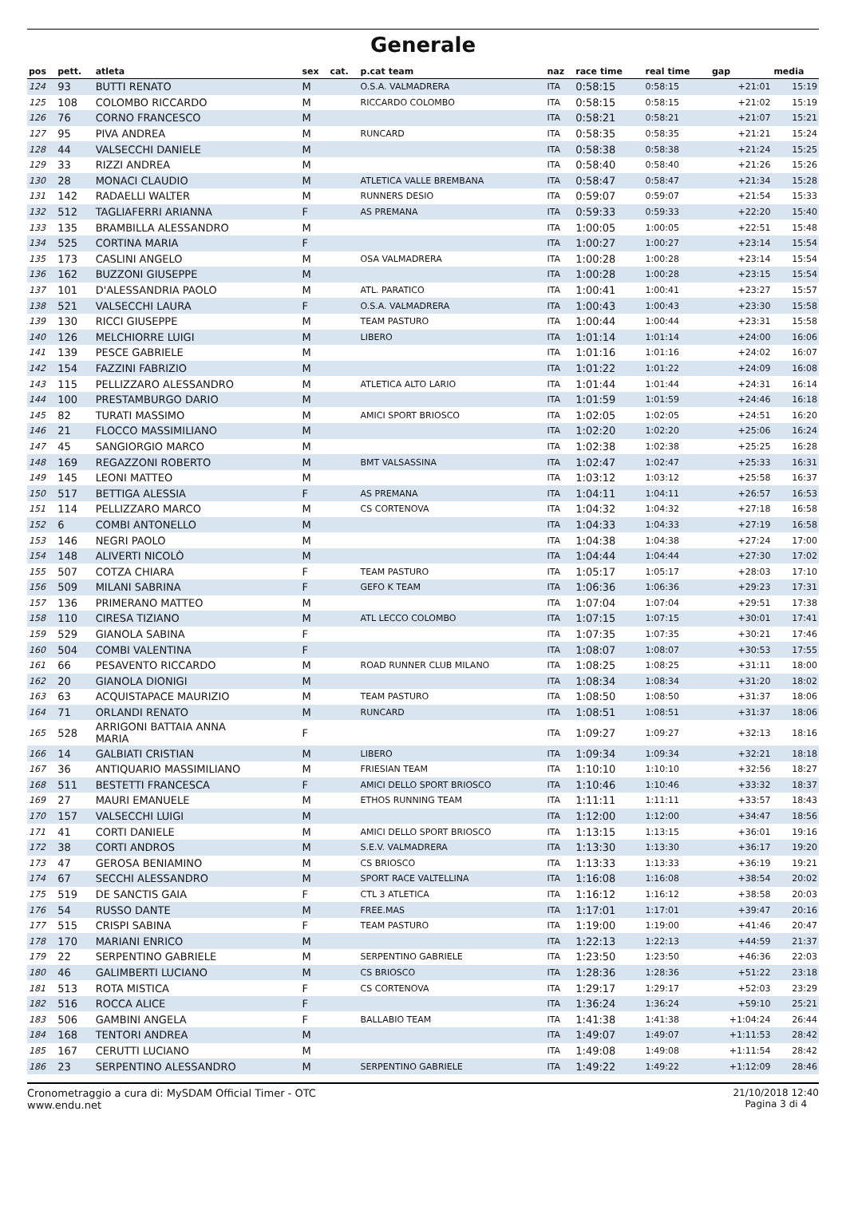Generale
| pos | pett. | atleta | sex | cat. | p.cat team | naz | race time | real time | gap | media |
| --- | --- | --- | --- | --- | --- | --- | --- | --- | --- | --- |
| 124 | 93 | BUTTI RENATO | M | | O.S.A. VALMADRERA | ITA | 0:58:15 | 0:58:15 | +21:01 | 15:19 |
| 125 | 108 | COLOMBO RICCARDO | M | | RICCARDO COLOMBO | ITA | 0:58:15 | 0:58:15 | +21:02 | 15:19 |
| 126 | 76 | CORNO FRANCESCO | M | | | ITA | 0:58:21 | 0:58:21 | +21:07 | 15:21 |
| 127 | 95 | PIVA ANDREA | M | | RUNCARD | ITA | 0:58:35 | 0:58:35 | +21:21 | 15:24 |
| 128 | 44 | VALSECCHI DANIELE | M | | | ITA | 0:58:38 | 0:58:38 | +21:24 | 15:25 |
| 129 | 33 | RIZZI ANDREA | M | | | ITA | 0:58:40 | 0:58:40 | +21:26 | 15:26 |
| 130 | 28 | MONACI CLAUDIO | M | | ATLETICA VALLE BREMBANA | ITA | 0:58:47 | 0:58:47 | +21:34 | 15:28 |
| 131 | 142 | RADAELLI WALTER | M | | RUNNERS DESIO | ITA | 0:59:07 | 0:59:07 | +21:54 | 15:33 |
| 132 | 512 | TAGLIAFERRI ARIANNA | F | | AS PREMANA | ITA | 0:59:33 | 0:59:33 | +22:20 | 15:40 |
| 133 | 135 | BRAMBILLA ALESSANDRO | M | | | ITA | 1:00:05 | 1:00:05 | +22:51 | 15:48 |
| 134 | 525 | CORTINA MARIA | F | | | ITA | 1:00:27 | 1:00:27 | +23:14 | 15:54 |
| 135 | 173 | CASLINI ANGELO | M | | OSA VALMADRERA | ITA | 1:00:28 | 1:00:28 | +23:14 | 15:54 |
| 136 | 162 | BUZZONI GIUSEPPE | M | | | ITA | 1:00:28 | 1:00:28 | +23:15 | 15:54 |
| 137 | 101 | D'ALESSANDRIA PAOLO | M | | ATL. PARATICO | ITA | 1:00:41 | 1:00:41 | +23:27 | 15:57 |
| 138 | 521 | VALSECCHI LAURA | F | | O.S.A. VALMADRERA | ITA | 1:00:43 | 1:00:43 | +23:30 | 15:58 |
| 139 | 130 | RICCI GIUSEPPE | M | | TEAM PASTURO | ITA | 1:00:44 | 1:00:44 | +23:31 | 15:58 |
| 140 | 126 | MELCHIORRE LUIGI | M | | LIBERO | ITA | 1:01:14 | 1:01:14 | +24:00 | 16:06 |
| 141 | 139 | PESCE GABRIELE | M | | | ITA | 1:01:16 | 1:01:16 | +24:02 | 16:07 |
| 142 | 154 | FAZZINI FABRIZIO | M | | | ITA | 1:01:22 | 1:01:22 | +24:09 | 16:08 |
| 143 | 115 | PELLIZZARO ALESSANDRO | M | | ATLETICA ALTO LARIO | ITA | 1:01:44 | 1:01:44 | +24:31 | 16:14 |
| 144 | 100 | PRESTAMBURGO DARIO | M | | | ITA | 1:01:59 | 1:01:59 | +24:46 | 16:18 |
| 145 | 82 | TURATI MASSIMO | M | | AMICI SPORT BRIOSCO | ITA | 1:02:05 | 1:02:05 | +24:51 | 16:20 |
| 146 | 21 | FLOCCO MASSIMILIANO | M | | | ITA | 1:02:20 | 1:02:20 | +25:06 | 16:24 |
| 147 | 45 | SANGIORGIO MARCO | M | | | ITA | 1:02:38 | 1:02:38 | +25:25 | 16:28 |
| 148 | 169 | REGAZZONI ROBERTO | M | | BMT VALSASSINA | ITA | 1:02:47 | 1:02:47 | +25:33 | 16:31 |
| 149 | 145 | LEONI MATTEO | M | | | ITA | 1:03:12 | 1:03:12 | +25:58 | 16:37 |
| 150 | 517 | BETTIGA ALESSIA | F | | AS PREMANA | ITA | 1:04:11 | 1:04:11 | +26:57 | 16:53 |
| 151 | 114 | PELLIZZARO MARCO | M | | CS CORTENOVA | ITA | 1:04:32 | 1:04:32 | +27:18 | 16:58 |
| 152 | 6 | COMBI ANTONELLO | M | | | ITA | 1:04:33 | 1:04:33 | +27:19 | 16:58 |
| 153 | 146 | NEGRI PAOLO | M | | | ITA | 1:04:38 | 1:04:38 | +27:24 | 17:00 |
| 154 | 148 | ALIVERTI NICOLÒ | M | | | ITA | 1:04:44 | 1:04:44 | +27:30 | 17:02 |
| 155 | 507 | COTZA CHIARA | F | | TEAM PASTURO | ITA | 1:05:17 | 1:05:17 | +28:03 | 17:10 |
| 156 | 509 | MILANI SABRINA | F | | GEFO K TEAM | ITA | 1:06:36 | 1:06:36 | +29:23 | 17:31 |
| 157 | 136 | PRIMERANO MATTEO | M | | | ITA | 1:07:04 | 1:07:04 | +29:51 | 17:38 |
| 158 | 110 | CIRESA TIZIANO | M | | ATL LECCO COLOMBO | ITA | 1:07:15 | 1:07:15 | +30:01 | 17:41 |
| 159 | 529 | GIANOLA SABINA | F | | | ITA | 1:07:35 | 1:07:35 | +30:21 | 17:46 |
| 160 | 504 | COMBI VALENTINA | F | | | ITA | 1:08:07 | 1:08:07 | +30:53 | 17:55 |
| 161 | 66 | PESAVENTO RICCARDO | M | | ROAD RUNNER CLUB MILANO | ITA | 1:08:25 | 1:08:25 | +31:11 | 18:00 |
| 162 | 20 | GIANOLA DIONIGI | M | | | ITA | 1:08:34 | 1:08:34 | +31:20 | 18:02 |
| 163 | 63 | ACQUISTAPACE MAURIZIO | M | | TEAM PASTURO | ITA | 1:08:50 | 1:08:50 | +31:37 | 18:06 |
| 164 | 71 | ORLANDI RENATO | M | | RUNCARD | ITA | 1:08:51 | 1:08:51 | +31:37 | 18:06 |
| 165 | 528 | ARRIGONI BATTAIA ANNA MARIA | F | | | ITA | 1:09:27 | 1:09:27 | +32:13 | 18:16 |
| 166 | 14 | GALBIATI CRISTIAN | M | | LIBERO | ITA | 1:09:34 | 1:09:34 | +32:21 | 18:18 |
| 167 | 36 | ANTIQUARIO MASSIMILIANO | M | | FRIESIAN TEAM | ITA | 1:10:10 | 1:10:10 | +32:56 | 18:27 |
| 168 | 511 | BESTETTI FRANCESCA | F | | AMICI DELLO SPORT BRIOSCO | ITA | 1:10:46 | 1:10:46 | +33:32 | 18:37 |
| 169 | 27 | MAURI EMANUELE | M | | ETHOS RUNNING TEAM | ITA | 1:11:11 | 1:11:11 | +33:57 | 18:43 |
| 170 | 157 | VALSECCHI LUIGI | M | | | ITA | 1:12:00 | 1:12:00 | +34:47 | 18:56 |
| 171 | 41 | CORTI DANIELE | M | | AMICI DELLO SPORT BRIOSCO | ITA | 1:13:15 | 1:13:15 | +36:01 | 19:16 |
| 172 | 38 | CORTI ANDROS | M | | S.E.V. VALMADRERA | ITA | 1:13:30 | 1:13:30 | +36:17 | 19:20 |
| 173 | 47 | GEROSA BENIAMINO | M | | CS BRIOSCO | ITA | 1:13:33 | 1:13:33 | +36:19 | 19:21 |
| 174 | 67 | SECCHI ALESSANDRO | M | | SPORT RACE VALTELLINA | ITA | 1:16:08 | 1:16:08 | +38:54 | 20:02 |
| 175 | 519 | DE SANCTIS GAIA | F | | CTL 3 ATLETICA | ITA | 1:16:12 | 1:16:12 | +38:58 | 20:03 |
| 176 | 54 | RUSSO DANTE | M | | FREE.MAS | ITA | 1:17:01 | 1:17:01 | +39:47 | 20:16 |
| 177 | 515 | CRISPI SABINA | F | | TEAM PASTURO | ITA | 1:19:00 | 1:19:00 | +41:46 | 20:47 |
| 178 | 170 | MARIANI ENRICO | M | | | ITA | 1:22:13 | 1:22:13 | +44:59 | 21:37 |
| 179 | 22 | SERPENTINO GABRIELE | M | | SERPENTINO GABRIELE | ITA | 1:23:50 | 1:23:50 | +46:36 | 22:03 |
| 180 | 46 | GALIMBERTI LUCIANO | M | | CS BRIOSCO | ITA | 1:28:36 | 1:28:36 | +51:22 | 23:18 |
| 181 | 513 | ROTA MISTICA | F | | CS CORTENOVA | ITA | 1:29:17 | 1:29:17 | +52:03 | 23:29 |
| 182 | 516 | ROCCA ALICE | F | | | ITA | 1:36:24 | 1:36:24 | +59:10 | 25:21 |
| 183 | 506 | GAMBINI ANGELA | F | | BALLABIO TEAM | ITA | 1:41:38 | 1:41:38 | +1:04:24 | 26:44 |
| 184 | 168 | TENTORI ANDREA | M | | | ITA | 1:49:07 | 1:49:07 | +1:11:53 | 28:42 |
| 185 | 167 | CERUTTI LUCIANO | M | | | ITA | 1:49:08 | 1:49:08 | +1:11:54 | 28:42 |
| 186 | 23 | SERPENTINO ALESSANDRO | M | | SERPENTINO GABRIELE | ITA | 1:49:22 | 1:49:22 | +1:12:09 | 28:46 |
Cronometraggio a cura di: MySDAM Official Timer - OTC
www.endu.net
21/10/2018 12:40
Pagina 3 di 4